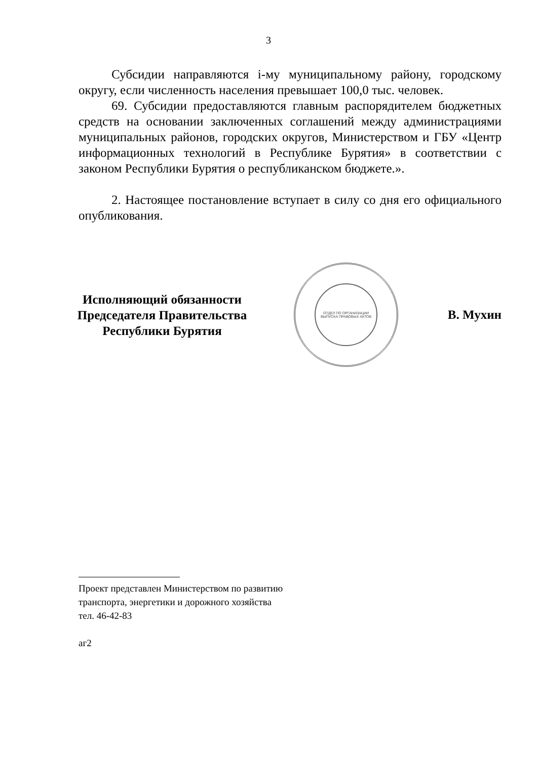3
Субсидии направляются i-му муниципальному району, городскому округу, если численность населения превышает 100,0 тыс. человек.
69. Субсидии предоставляются главным распорядителем бюджетных средств на основании заключенных соглашений между администрациями муниципальных районов, городских округов, Министерством и ГБУ «Центр информационных технологий в Республике Бурятия» в соответствии с законом Республики Бурятия о республиканском бюджете.».
2. Настоящее постановление вступает в силу со дня его официального опубликования.
Исполняющий обязанности
Председателя Правительства
Республики Бурятия
ОТДЕЛ ПО ОРГАНИЗАЦИИ ВЫПУСКА ПРАВОВЫХ АКТОВ
В. Мухин
Проект представлен Министерством по развитию
транспорта, энергетики и дорожного хозяйства
тел. 46-42-83
аг2